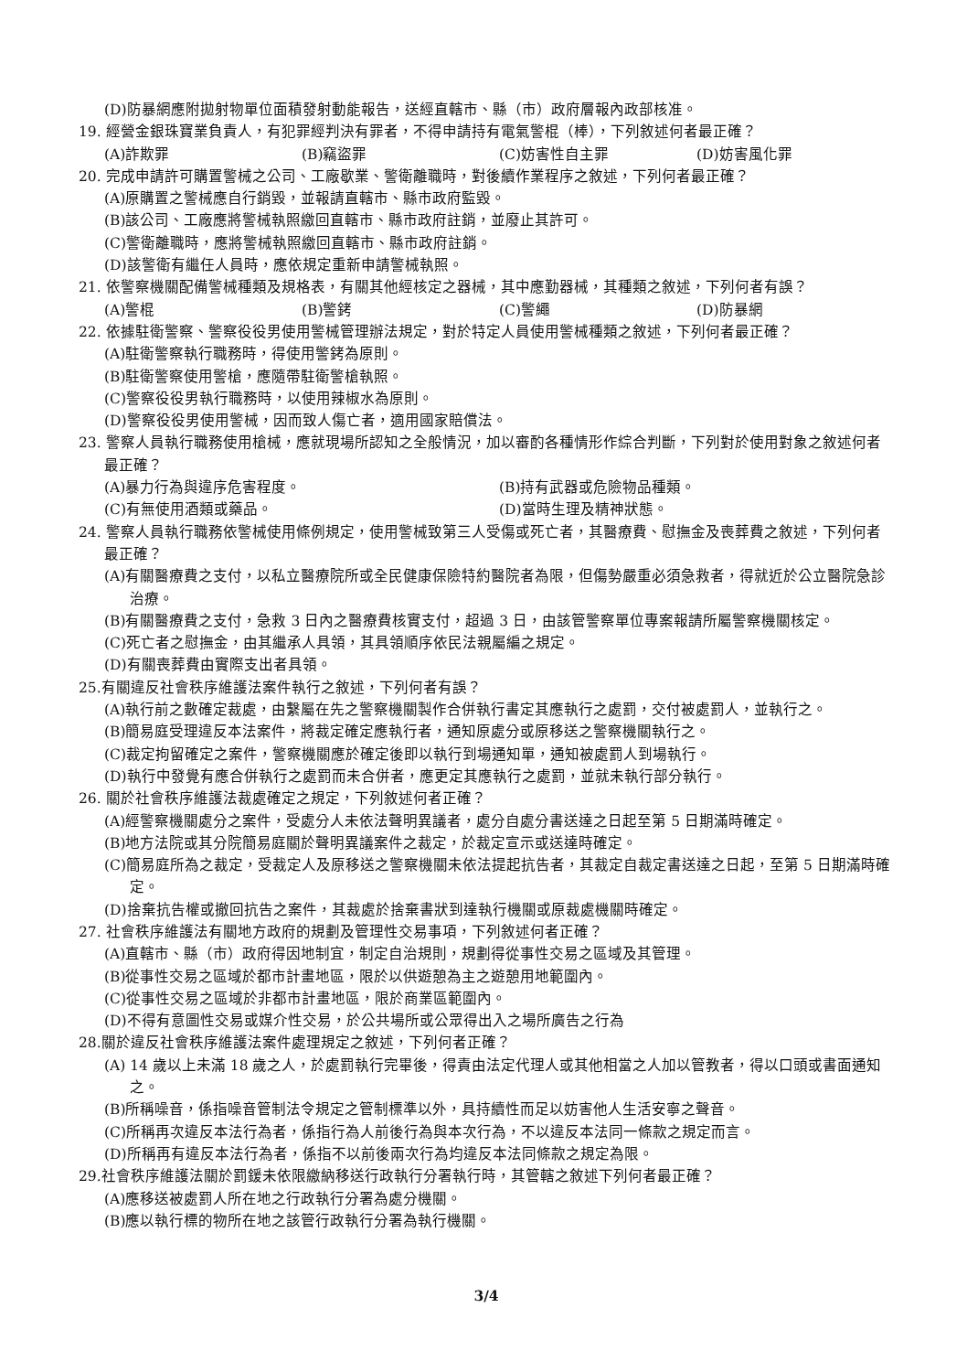(D)防暴網應附拋射物單位面積發射動能報告，送經直轄市、縣（市）政府層報內政部核准。
19. 經營金銀珠寶業負責人，有犯罪經判決有罪者，不得申請持有電氣警棍（棒），下列敘述何者最正確？
(A)詐欺罪 (B)竊盜罪 (C)妨害性自主罪 (D)妨害風化罪
20. 完成申請許可購置警械之公司、工廠歇業、警衛離職時，對後續作業程序之敘述，下列何者最正確？
(A)原購置之警械應自行銷毀，並報請直轄市、縣市政府監毀。
(B)該公司、工廠應將警械執照繳回直轄市、縣市政府註銷，並廢止其許可。
(C)警衛離職時，應將警械執照繳回直轄市、縣市政府註銷。
(D)該警衛有繼任人員時，應依規定重新申請警械執照。
21. 依警察機關配備警械種類及規格表，有關其他經核定之器械，其中應勤器械，其種類之敘述，下列何者有誤？
(A)警棍 (B)警銬 (C)警繩 (D)防暴網
22. 依據駐衛警察、警察役役男使用警械管理辦法規定，對於特定人員使用警械種類之敘述，下列何者最正確？
(A)駐衛警察執行職務時，得使用警銬為原則。
(B)駐衛警察使用警槍，應隨帶駐衛警槍執照。
(C)警察役役男執行職務時，以使用辣椒水為原則。
(D)警察役役男使用警械，因而致人傷亡者，適用國家賠償法。
23. 警察人員執行職務使用槍械，應就現場所認知之全般情況，加以審酌各種情形作綜合判斷，下列對於使用對象之敘述何者最正確？
(A)暴力行為與違序危害程度。 (B)持有武器或危險物品種類。
(C)有無使用酒類或藥品。 (D)當時生理及精神狀態。
24. 警察人員執行職務依警械使用條例規定，使用警械致第三人受傷或死亡者，其醫療費、慰撫金及喪葬費之敘述，下列何者最正確？
(A)有關醫療費之支付，以私立醫療院所或全民健康保險特約醫院者為限，但傷勢嚴重必須急救者，得就近於公立醫院急診治療。
(B)有關醫療費之支付，急救 3 日內之醫療費核實支付，超過 3 日，由該管警察單位專案報請所屬警察機關核定。
(C)死亡者之慰撫金，由其繼承人具領，其具領順序依民法親屬編之規定。
(D)有關喪葬費由實際支出者具領。
25.有關違反社會秩序維護法案件執行之敘述，下列何者有誤？
(A)執行前之數確定裁處，由繫屬在先之警察機關製作合併執行書定其應執行之處罰，交付被處罰人，並執行之。
(B)簡易庭受理違反本法案件，將裁定確定應執行者，通知原處分或原移送之警察機關執行之。
(C)裁定拘留確定之案件，警察機關應於確定後即以執行到場通知單，通知被處罰人到場執行。
(D)執行中發覺有應合併執行之處罰而未合併者，應更定其應執行之處罰，並就未執行部分執行。
26. 關於社會秩序維護法裁處確定之規定，下列敘述何者正確？
(A)經警察機關處分之案件，受處分人未依法聲明異議者，處分自處分書送達之日起至第 5 日期滿時確定。
(B)地方法院或其分院簡易庭關於聲明異議案件之裁定，於裁定宣示或送達時確定。
(C)簡易庭所為之裁定，受裁定人及原移送之警察機關未依法提起抗告者，其裁定自裁定書送達之日起，至第 5 日期滿時確定。
(D)捨棄抗告權或撤回抗告之案件，其裁處於捨棄書狀到達執行機關或原裁處機關時確定。
27. 社會秩序維護法有關地方政府的規劃及管理性交易事項，下列敘述何者正確？
(A)直轄市、縣（市）政府得因地制宜，制定自治規則，規劃得從事性交易之區域及其管理。
(B)從事性交易之區域於都市計畫地區，限於以供遊憩為主之遊憩用地範圍內。
(C)從事性交易之區域於非都市計畫地區，限於商業區範圍內。
(D)不得有意圖性交易或媒介性交易，於公共場所或公眾得出入之場所廣告之行為
28.關於違反社會秩序維護法案件處理規定之敘述，下列何者正確？
(A) 14 歲以上未滿 18 歲之人，於處罰執行完畢後，得責由法定代理人或其他相當之人加以管教者，得以口頭或書面通知之。
(B)所稱噪音，係指噪音管制法令規定之管制標準以外，具持續性而足以妨害他人生活安寧之聲音。
(C)所稱再次違反本法行為者，係指行為人前後行為與本次行為，不以違反本法同一條款之規定而言。
(D)所稱再有違反本法行為者，係指不以前後兩次行為均違反本法同條款之規定為限。
29.社會秩序維護法關於罰鍰未依限繳納移送行政執行分署執行時，其管轄之敘述下列何者最正確？
(A)應移送被處罰人所在地之行政執行分署為處分機關。
(B)應以執行標的物所在地之該管行政執行分署為執行機關。
3/4